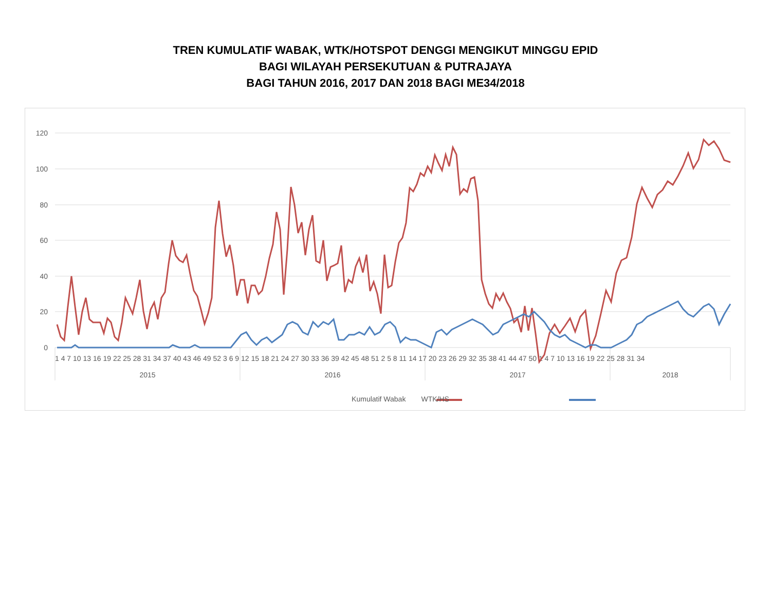TREN KUMULATIF WABAK, WTK/HOTSPOT DENGGI MENGIKUT MINGGU EPID
BAGI WILAYAH PERSEKUTUAN & PUTRAJAYA
BAGI TAHUN 2016, 2017 DAN 2018 BAGI ME34/2018
120
100
80
60
40
20
0
1 4 7 10 13 16 19 22 25 28 31 34 37 40 43 46 49 52 3 6 9 12 15 18 21 24 27 30 33 36 39 42 45 48 51 2 5 8 11 14 17 20 23 26 29 32 35 38 41 44 47 50 1 4 7 10 13 16 19 22 25 28 31 34
2015
2016
2017
2018
Kumulatif Wabak WTK/HS